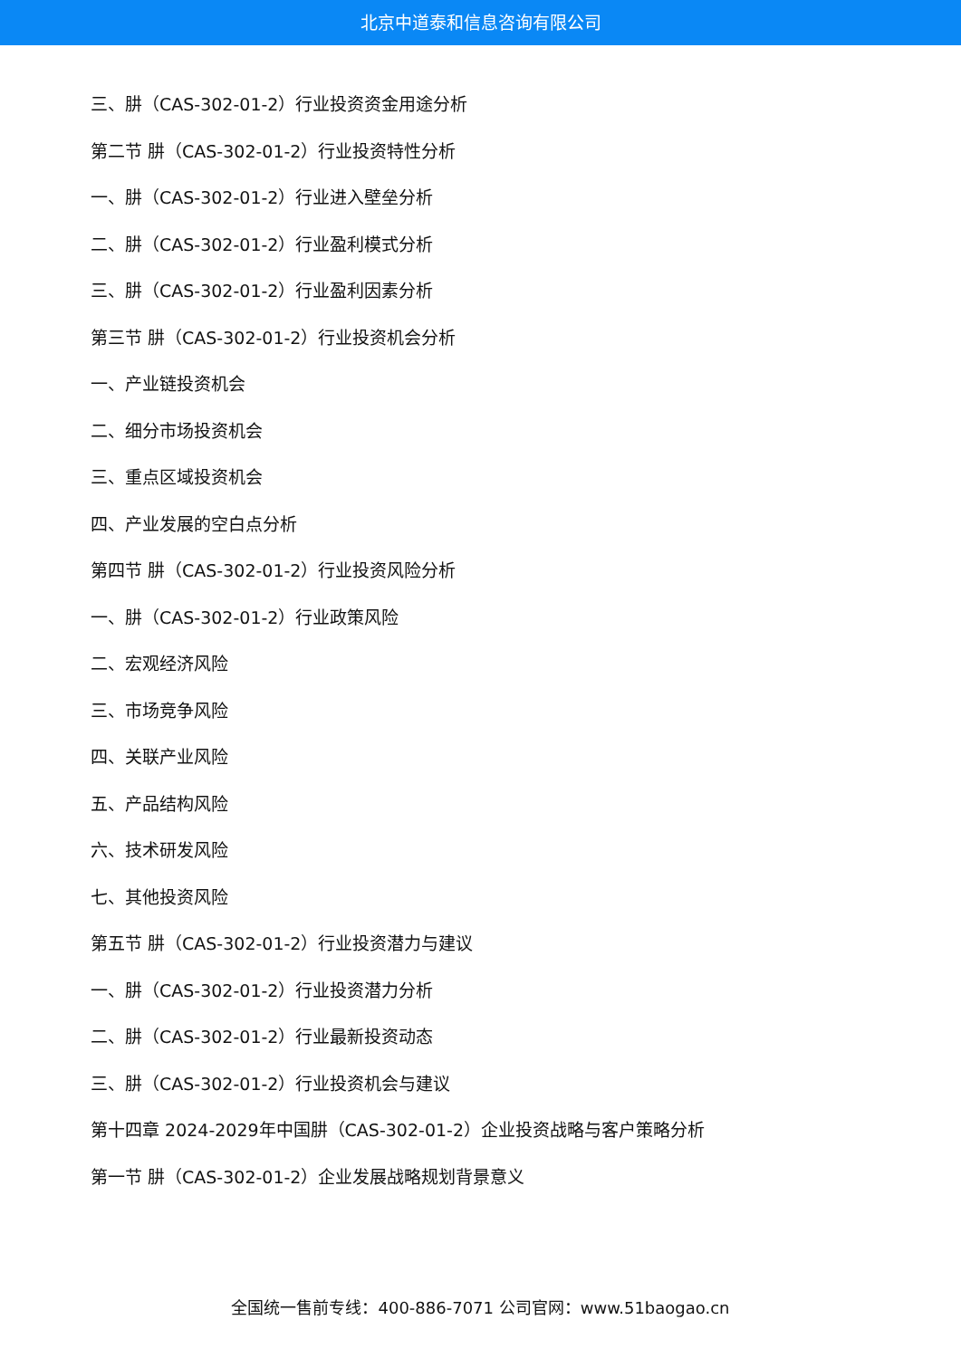北京中道泰和信息咨询有限公司
三、肼（CAS-302-01-2）行业投资资金用途分析
第二节 肼（CAS-302-01-2）行业投资特性分析
一、肼（CAS-302-01-2）行业进入壁垒分析
二、肼（CAS-302-01-2）行业盈利模式分析
三、肼（CAS-302-01-2）行业盈利因素分析
第三节 肼（CAS-302-01-2）行业投资机会分析
一、产业链投资机会
二、细分市场投资机会
三、重点区域投资机会
四、产业发展的空白点分析
第四节 肼（CAS-302-01-2）行业投资风险分析
一、肼（CAS-302-01-2）行业政策风险
二、宏观经济风险
三、市场竞争风险
四、关联产业风险
五、产品结构风险
六、技术研发风险
七、其他投资风险
第五节 肼（CAS-302-01-2）行业投资潜力与建议
一、肼（CAS-302-01-2）行业投资潜力分析
二、肼（CAS-302-01-2）行业最新投资动态
三、肼（CAS-302-01-2）行业投资机会与建议
第十四章 2024-2029年中国肼（CAS-302-01-2）企业投资战略与客户策略分析
第一节 肼（CAS-302-01-2）企业发展战略规划背景意义
全国统一售前专线：400-886-7071 公司官网：www.51baogao.cn